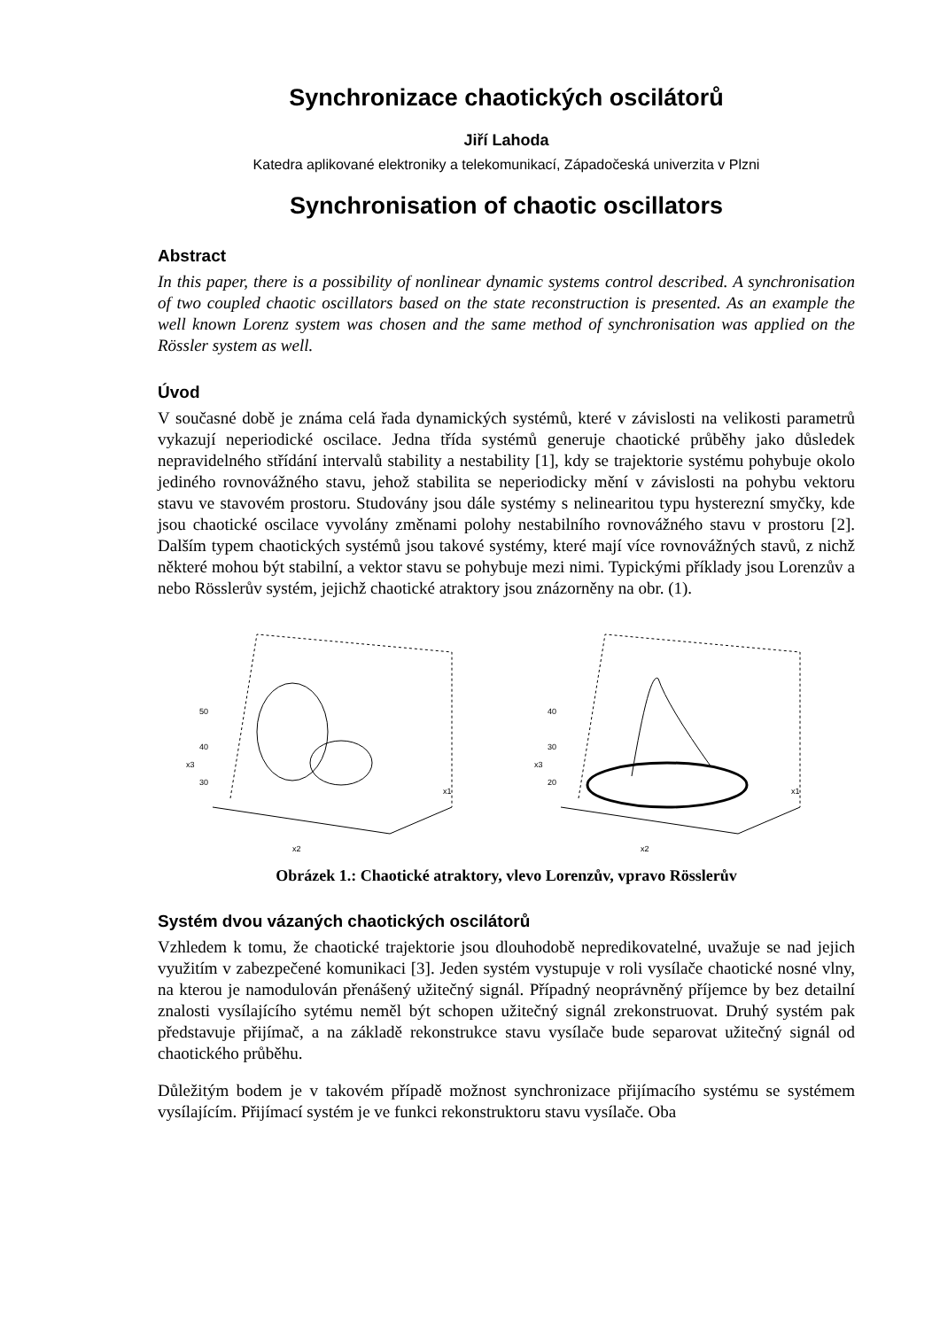Synchronizace chaotických oscilátorů
Jiří Lahoda
Katedra aplikované elektroniky a telekomunikací, Západočeská univerzita v Plzni
Synchronisation of chaotic oscillators
Abstract
In this paper, there is a possibility of nonlinear dynamic systems control described. A synchronisation of two coupled chaotic oscillators based on the state reconstruction is presented. As an example the well known Lorenz system was chosen and the same method of synchronisation was applied on the Rössler system as well.
Úvod
V současné době je známa celá řada dynamických systémů, které v závislosti na velikosti parametrů vykazují neperiodické oscilace. Jedna třída systémů generuje chaotické průběhy jako důsledek nepravidelného střídání intervalů stability a nestability [1], kdy se trajektorie systému pohybuje okolo jediného rovnovážného stavu, jehož stabilita se neperiodicky mění v závislosti na pohybu vektoru stavu ve stavovém prostoru. Studovány jsou dále systémy s nelinearitou typu hysterezní smyčky, kde jsou chaotické oscilace vyvolány změnami polohy nestabilního rovnovážného stavu v prostoru [2]. Dalším typem chaotických systémů jsou takové systémy, které mají více rovnovážných stavů, z nichž některé mohou být stabilní, a vektor stavu se pohybuje mezi nimi. Typickými příklady jsou Lorenzův a nebo Rösslerův systém, jejichž chaotické atraktory jsou znázorněny na obr. (1).
50
40
30
x2
x1
x3
40
30
20
x2
x1
x3
Obrázek 1.: Chaotické atraktory, vlevo Lorenzův, vpravo Rösslerův
Systém dvou vázaných chaotických oscilátorů
Vzhledem k tomu, že chaotické trajektorie jsou dlouhodobě nepredikovatelné, uvažuje se nad jejich využitím v zabezpečené komunikaci [3]. Jeden systém vystupuje v roli vysílače chaotické nosné vlny, na kterou je namodulován přenášený užitečný signál. Případný neoprávněný příjemce by bez detailní znalosti vysílajícího sytému neměl být schopen užitečný signál zrekonstruovat. Druhý systém pak představuje přijímač, a na základě rekonstrukce stavu vysílače bude separovat užitečný signál od chaotického průběhu.
Důležitým bodem je v takovém případě možnost synchronizace přijímacího systému se systémem vysílajícím. Přijímací systém je ve funkci rekonstruktoru stavu vysílače. Oba